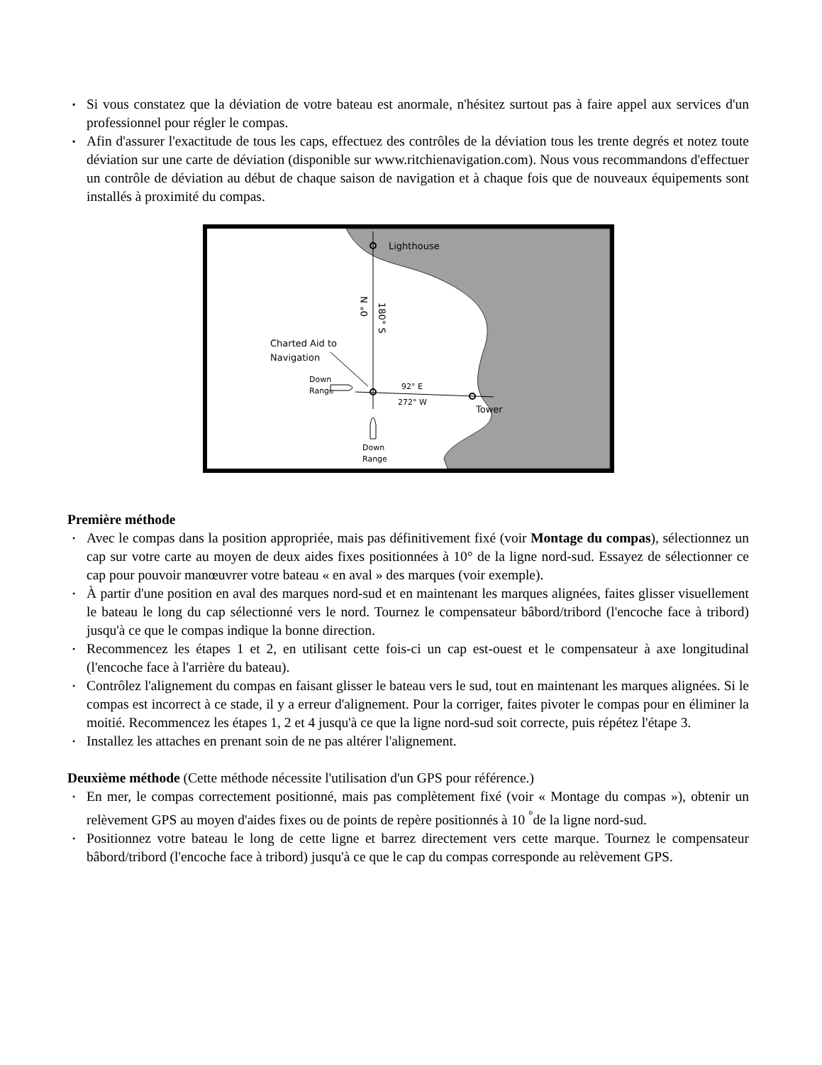▪ Si vous constatez que la déviation de votre bateau est anormale, n'hésitez surtout pas à faire appel aux services d'un professionnel pour régler le compas.
▪ Afin d'assurer l'exactitude de tous les caps, effectuez des contrôles de la déviation tous les trente degrés et notez toute déviation sur une carte de déviation (disponible sur www.ritchienavigation.com). Nous vous recommandons d'effectuer un contrôle de déviation au début de chaque saison de navigation et à chaque fois que de nouveaux équipements sont installés à proximité du compas.
Lighthouse
0° N
180° S
Charted Aid to
Navigation
Down
Range
92° E
272° W
Tower
Down
Range
Première méthode
• Avec le compas dans la position appropriée, mais pas définitivement fixé (voir Montage du compas), sélectionnez un cap sur votre carte au moyen de deux aides fixes positionnées à 10° de la ligne nord-sud. Essayez de sélectionner ce cap pour pouvoir manœuvrer votre bateau « en aval » des marques (voir exemple).
• À partir d'une position en aval des marques nord-sud et en maintenant les marques alignées, faites glisser visuellement le bateau le long du cap sélectionné vers le nord. Tournez le compensateur bâbord/tribord (l'encoche face à tribord) jusqu'à ce que le compas indique la bonne direction.
• Recommencez les étapes 1 et 2, en utilisant cette fois-ci un cap est-ouest et le compensateur à axe longitudinal (l'encoche face à l'arrière du bateau).
• Contrôlez l'alignement du compas en faisant glisser le bateau vers le sud, tout en maintenant les marques alignées. Si le compas est incorrect à ce stade, il y a erreur d'alignement. Pour la corriger, faites pivoter le compas pour en éliminer la moitié. Recommencez les étapes 1, 2 et 4 jusqu'à ce que la ligne nord-sud soit correcte, puis répétez l'étape 3.
• Installez les attaches en prenant soin de ne pas altérer l'alignement.
Deuxième méthode (Cette méthode nécessite l'utilisation d'un GPS pour référence.)
• En mer, le compas correctement positionné, mais pas complètement fixé (voir « Montage du compas »), obtenir un relèvement GPS au moyen d'aides fixes ou de points de repère positionnés à 10 <sup>°</sup>de la ligne nord-sud.
• Positionnez votre bateau le long de cette ligne et barrez directement vers cette marque. Tournez le compensateur bâbord/tribord (l'encoche face à tribord) jusqu'à ce que le cap du compas corresponde au relèvement GPS.